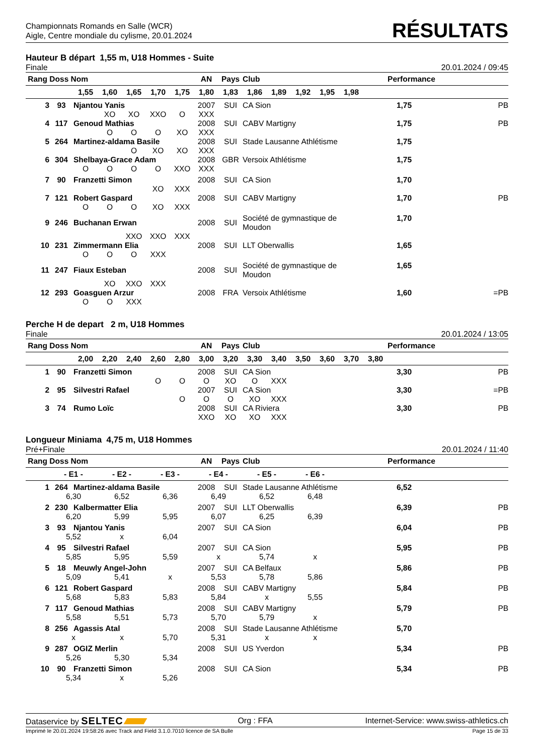Championnats Romands en Salle (WCR)
Aigle, Centre mondiale du cylisme, 20.01.2024
RÉSULTATS
Hauteur B départ 1,55 m, U18 Hommes - Suite
Finale 20.01.2024 / 09:45
| Rang Doss Nom | | | | | | | AN | Pays | Club | | | | | | Performance | | |
| --- | --- | --- | --- | --- | --- | --- | --- | --- | --- | --- | --- | --- | --- | --- | --- | --- | --- |
| | | 1,55 | 1,60 | 1,65 | 1,70 | 1,75 | 1,80 | 1,83 | 1,86 | 1,89 | 1,92 | 1,95 | 1,98 | | | | |
| 3 | 93 | Njantou Yanis | | | | | 2007 | SUI | CA Sion | | | | | | 1,75 | PB | |
| | | | XO | XO | XXO | O | XXX | | | | | | | | | | |
| 4 | 117 | Genoud Mathias | | | | | 2008 | SUI | CABV Martigny | | | | | | 1,75 | PB | |
| | | | O | O | O | XO | XXX | | | | | | | | | | |
| 5 | 264 | Martinez-aldama Basile | | | | | 2008 | SUI | Stade Lausanne Athlétisme | | | | | | 1,75 | | |
| | | | | O | XO | XO | XXX | | | | | | | | | | |
| 6 | 304 | Shelbaya-Grace Adam | | | | | 2008 | GBR | Versoix Athlétisme | | | | | | 1,75 | | |
| | | O | O | O | O | XXO | XXX | | | | | | | | | | |
| 7 | 90 | Franzetti Simon | | | | | 2008 | SUI | CA Sion | | | | | | 1,70 | | |
| | | | | | XO | XXX | | | | | | | | | | | |
| 7 | 121 | Robert Gaspard | | | | | 2008 | SUI | CABV Martigny | | | | | | 1,70 | PB | |
| | | O | O | O | XO | XXX | | | | | | | | | | | |
| 9 | 246 | Buchanan Erwan | | | | | 2008 | SUI | Société de gymnastique de Moudon | | | | | | 1,70 | | |
| | | | | XXO | XXO | XXX | | | | | | | | | | | |
| 10 | 231 | Zimmermann Elia | | | | | 2008 | SUI | LLT Oberwallis | | | | | | 1,65 | | |
| | | O | O | O | XXX | | | | | | | | | | | | |
| 11 | 247 | Fiaux Esteban | | | | | 2008 | SUI | Société de gymnastique de Moudon | | | | | | 1,65 | | |
| | | | XO | XXO | XXX | | | | | | | | | | | | |
| 12 | 293 | Goasguen Arzur | | | | | 2008 | FRA | Versoix Athlétisme | | | | | | 1,60 | =PB | |
| | | O | O | XXX | | | | | | | | | | | | | |
Perche H de depart 2 m, U18 Hommes
Finale 20.01.2024 / 13:05
| Rang Doss Nom | | | | | | | AN | Pays | Club | | | | | | Performance | |
| --- | --- | --- | --- | --- | --- | --- | --- | --- | --- | --- | --- | --- | --- | --- | --- | --- |
| | | 2,00 | 2,20 | 2,40 | 2,60 | 2,80 | 3,00 | 3,20 | 3,30 | 3,40 | 3,50 | 3,60 | 3,70 | 3,80 | | |
| 1 | 90 | Franzetti Simon | | | | | 2008 | SUI | CA Sion | | | | | | 3,30 | PB |
| | | | | | O | O | O | XO | O | XXX | | | | | | |
| 2 | 95 | Silvestri Rafael | | | | | 2007 | SUI | CA Sion | | | | | | 3,30 | =PB |
| | | | | | | O | O | O | XO | XXX | | | | | | |
| 3 | 74 | Rumo Loïc | | | | | 2008 | SUI | CA Riviera | | | | | | 3,30 | PB |
| | | | | | | | XXO | XO | XO | XXX | | | | | | |
Longueur Miniama 4,75 m, U18 Hommes
Pré+Finale 20.01.2024 / 11:40
| Rang Doss Nom | | | | | | | AN | Pays | Club | | | Performance | |
| --- | --- | --- | --- | --- | --- | --- | --- | --- | --- | --- | --- | --- | --- |
| | - E1 - | | - E2 - | | - E3 - | | - E4 - | | - E5 - | - E6 - | | | |
| 1 | 264 | Martinez-aldama Basile | | | | | 2008 | SUI | Stade Lausanne Athlétisme | | | 6,52 | |
| | 6,30 | | 6,52 | | 6,36 | | 6,49 | | 6,52 | 6,48 | | | |
| 2 | 230 | Kalbermatter Elia | | | | | 2007 | SUI | LLT Oberwallis | | | 6,39 | PB |
| | 6,20 | | 5,99 | | 5,95 | | 6,07 | | 6,25 | 6,39 | | | |
| 3 | 93 | Njantou Yanis | | | | | 2007 | SUI | CA Sion | | | 6,04 | PB |
| | 5,52 | | x | | 6,04 | | | | | | | | |
| 4 | 95 | Silvestri Rafael | | | | | 2007 | SUI | CA Sion | | | 5,95 | PB |
| | 5,85 | | 5,95 | | 5,59 | | x | | 5,74 | x | | | |
| 5 | 18 | Meuwly Angel-John | | | | | 2007 | SUI | CA Belfaux | | | 5,86 | PB |
| | 5,09 | | 5,41 | | x | | 5,53 | | 5,78 | 5,86 | | | |
| 6 | 121 | Robert Gaspard | | | | | 2008 | SUI | CABV Martigny | | | 5,84 | PB |
| | 5,68 | | 5,83 | | 5,83 | | 5,84 | | x | 5,55 | | | |
| 7 | 117 | Genoud Mathias | | | | | 2008 | SUI | CABV Martigny | | | 5,79 | PB |
| | 5,58 | | 5,51 | | 5,73 | | 5,70 | | 5,79 | x | | | |
| 8 | 256 | Agassis Atal | | | | | 2008 | SUI | Stade Lausanne Athlétisme | | | 5,70 | |
| | x | | x | | 5,70 | | 5,31 | | x | x | | | |
| 9 | 287 | OGIZ Merlin | | | | | 2008 | SUI | US Yverdon | | | 5,34 | PB |
| | 5,26 | | 5,30 | | 5,34 | | | | | | | | |
| 10 | 90 | Franzetti Simon | | | | | 2008 | SUI | CA Sion | | | 5,34 | PB |
| | 5,34 | | x | | 5,26 | | | | | | | | |
Dataservice by SELTEC Org : FFA Internet-Service: www.swiss-athletics.ch
Imprimé le 20.01.2024 19:58:26 avec Track and Field 3.1.0.7010 licence de SA Bulle Page 15 de 33